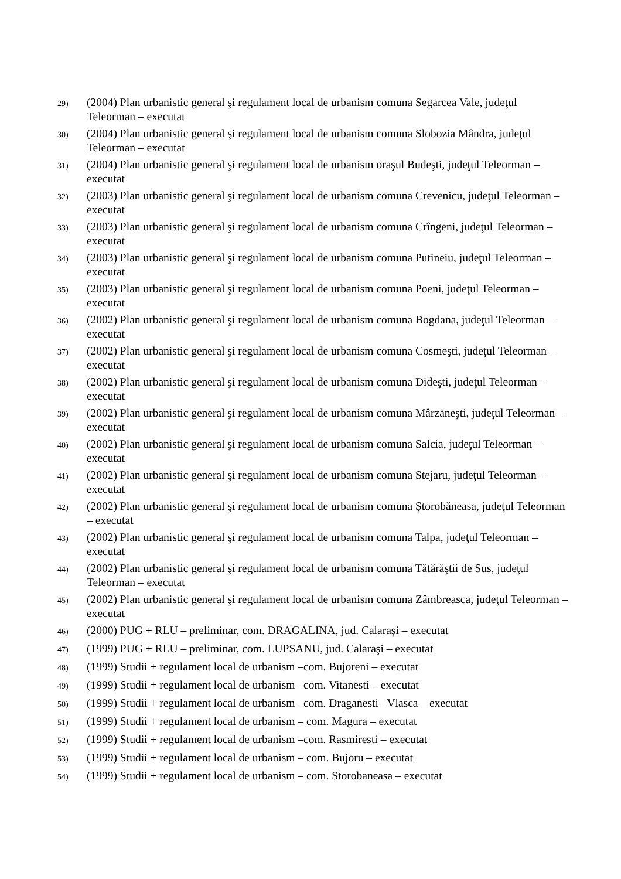29) (2004) Plan urbanistic general şi regulament local de urbanism comuna Segarcea Vale, judeţul Teleorman – executat
30) (2004) Plan urbanistic general şi regulament local de urbanism comuna Slobozia Mândra, judeţul Teleorman – executat
31) (2004) Plan urbanistic general şi regulament local de urbanism oraşul Budeşti, judeţul Teleorman – executat
32) (2003) Plan urbanistic general şi regulament local de urbanism comuna Crevenicu, judeţul Teleorman – executat
33) (2003) Plan urbanistic general şi regulament local de urbanism comuna Crîngeni, judeţul Teleorman – executat
34) (2003) Plan urbanistic general şi regulament local de urbanism comuna Putineiu, judeţul Teleorman – executat
35) (2003) Plan urbanistic general şi regulament local de urbanism comuna Poeni, judeţul Teleorman – executat
36) (2002) Plan urbanistic general şi regulament local de urbanism comuna Bogdana, judeţul Teleorman – executat
37) (2002) Plan urbanistic general şi regulament local de urbanism comuna Cosmeşti, judeţul Teleorman – executat
38) (2002) Plan urbanistic general şi regulament local de urbanism comuna Dideşti, judeţul Teleorman – executat
39) (2002) Plan urbanistic general şi regulament local de urbanism comuna Mârzăneşti, judeţul Teleorman – executat
40) (2002) Plan urbanistic general şi regulament local de urbanism comuna Salcia, judeţul Teleorman – executat
41) (2002) Plan urbanistic general şi regulament local de urbanism comuna Stejaru, judeţul Teleorman – executat
42) (2002) Plan urbanistic general şi regulament local de urbanism comuna Ştorobăneasa, judeţul Teleorman – executat
43) (2002) Plan urbanistic general şi regulament local de urbanism comuna Talpa, judeţul Teleorman – executat
44) (2002) Plan urbanistic general şi regulament local de urbanism comuna Tătărăştii de Sus, judeţul Teleorman – executat
45) (2002) Plan urbanistic general şi regulament local de urbanism comuna Zâmbreasca, judeţul Teleorman – executat
46) (2000) PUG + RLU – preliminar, com. DRAGALINA, jud. Calaraşi – executat
47) (1999) PUG + RLU – preliminar, com. LUPSANU, jud. Calaraşi – executat
48) (1999) Studii + regulament local de urbanism –com. Bujoreni – executat
49) (1999) Studii + regulament local de urbanism –com. Vitanesti – executat
50) (1999) Studii + regulament local de urbanism –com. Draganesti –Vlasca – executat
51) (1999) Studii + regulament local de urbanism – com. Magura – executat
52) (1999) Studii + regulament local de urbanism –com. Rasmiresti – executat
53) (1999) Studii + regulament local de urbanism – com. Bujoru – executat
54) (1999) Studii + regulament local de urbanism – com. Storobaneasa – executat